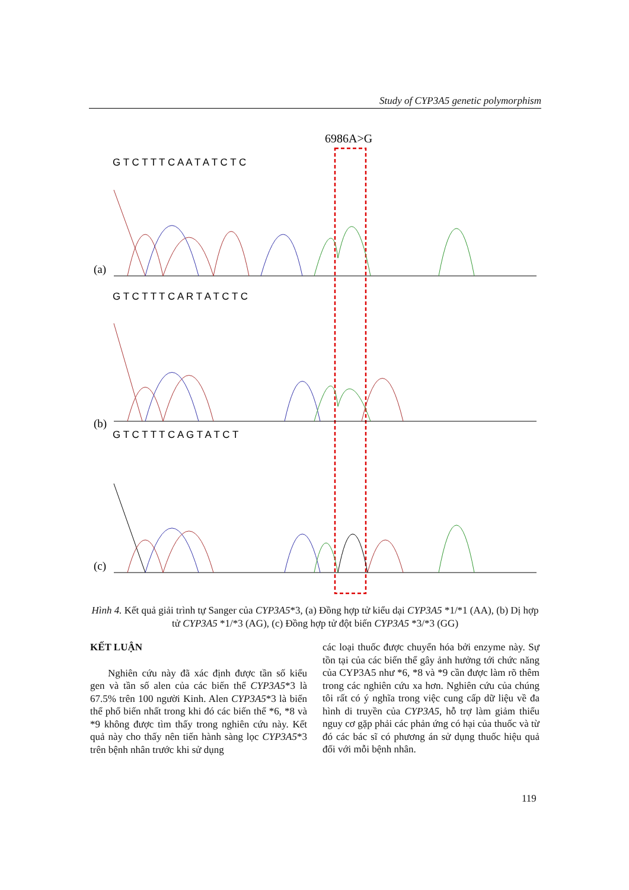Study of CYP3A5 genetic polymorphism
6986A>G
G T C T T T C A A T A T C T C
(a)
G T C T T T C A R T A T C T C
(b)
G T C T T T C A G T A T C T
(c)
Hình 4. Kết quả giải trình tự Sanger của CYP3A5*3, (a) Đồng hợp tử kiểu dại CYP3A5 *1/*1 (AA), (b) Dị hợp tử CYP3A5 *1/*3 (AG), (c) Đồng hợp tử đột biến CYP3A5 *3/*3 (GG)
KẾT LUẬN
Nghiên cứu này đã xác định được tần số kiểu gen và tần số alen của các biến thể CYP3A5*3 là 67.5% trên 100 người Kinh. Alen CYP3A5*3 là biến thể phổ biến nhất trong khi đó các biến thể *6, *8 và *9 không được tìm thấy trong nghiên cứu này. Kết quả này cho thấy nên tiến hành sàng lọc CYP3A5*3 trên bệnh nhân trước khi sử dụng
các loại thuốc được chuyển hóa bởi enzyme này. Sự tồn tại của các biến thể gây ảnh hưởng tới chức năng của CYP3A5 như *6, *8 và *9 cần được làm rõ thêm trong các nghiên cứu xa hơn. Nghiên cứu của chúng tôi rất có ý nghĩa trong việc cung cấp dữ liệu về đa hình di truyền của CYP3A5, hỗ trợ làm giảm thiểu nguy cơ gặp phải các phản ứng có hại của thuốc và từ đó các bác sĩ có phương án sử dụng thuốc hiệu quả đối với mỗi bệnh nhân.
119